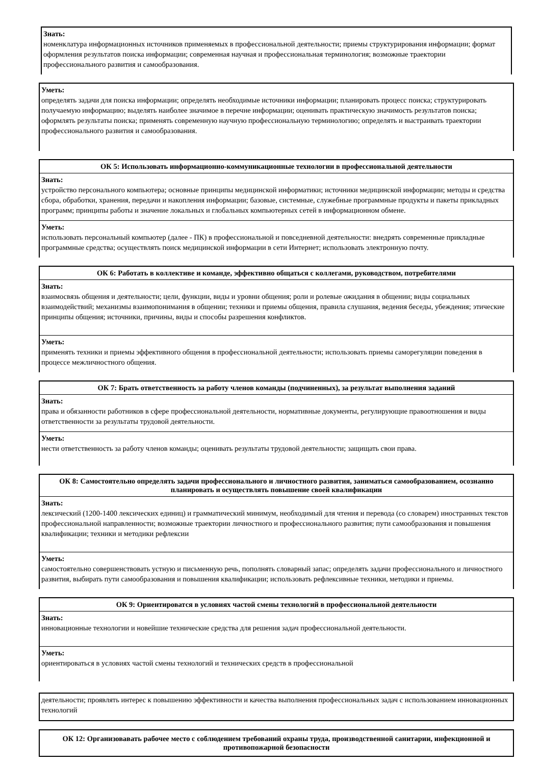Знать:
номенклатура информационных источников применяемых в профессиональной деятельности; приемы структурирования информации; формат оформления результатов поиска информации; современная научная и профессиональная терминология; возможные траектории профессионального развития и самообразования.
Уметь:
определять задачи для поиска информации; определять необходимые источники информации; планировать процесс поиска; структурировать получаемую информацию; выделять наиболее значимое в перечне информации; оценивать практическую значимость результатов поиска; оформлять результаты поиска; применять современную научную профессиональную терминологию; определять и выстраивать траектории профессионального развития и самообразования.
ОК 5: Использовать информационно-коммуникационные технологии в профессиональной деятельности
Знать:
устройство персонального компьютера; основные принципы медицинской информатики; источники медицинской информации; методы и средства сбора, обработки, хранения, передачи и накопления информации; базовые, системные, служебные программные продукты и пакеты прикладных программ; принципы работы и значение локальных и глобальных компьютерных сетей в информационном обмене.
Уметь:
использовать персональный компьютер (далее - ПК) в профессиональной и повседневной деятельности: внедрять современные прикладные программные средства; осуществлять поиск медицинской информации в сети Интернет; использовать электронную почту.
ОК 6: Работать в коллективе и команде, эффективно общаться с коллегами, руководством, потребителями
Знать:
взаимосвязь общения и деятельности; цели, функции, виды и уровни общения; роли и ролевые ожидания в общении; виды социальных взаимодействий; механизмы взаимопонимания в общении; техники и приемы общения, правила слушания, ведения беседы, убеждения; этические принципы общения; источники, причины, виды и способы разрешения конфликтов.
Уметь:
применять техники и приемы эффективного общения в профессиональной деятельности; использовать приемы саморегуляции поведения в процессе межличностного общения.
ОК 7: Брать ответственность за работу членов команды (подчиненных), за результат выполнения заданий
Знать:
права и обязанности работников в сфере профессиональной деятельности, нормативные документы, регулирующие правоотношения и виды ответственности за результаты трудовой деятельности.
Уметь:
нести ответственность за работу членов команды; оценивать результаты трудовой деятельности; защищать свои права.
ОК 8: Самостоятельно определять задачи профессионального и личностного развития, заниматься самообразованием, осознанно планировать и осуществлять повышение своей квалификации
Знать:
лексический (1200-1400 лексических единиц) и грамматический минимум, необходимый для чтения и перевода (со словарем) иностранных текстов профессиональной направленности; возможные траектории личностного и профессионального развития; пути самообразования и повышения квалификации; техники и методики рефлексии
Уметь:
самостоятельно совершенствовать устную и письменную речь, пополнять словарный запас; определять задачи профессионального и личностного развития, выбирать пути самообразования и повышения квалификации; использовать рефлексивные техники, методики и приемы.
ОК 9: Ориентироватся в условиях частой смены технологий в профессиональной деятельности
Знать:
инновационные технологии и новейшие технические средства для решения задач профессиональной деятельности.
Уметь:
ориентироваться в условиях частой смены технологий и технических средств в профессиональной
деятельности; проявлять интерес к повышению эффективности и качества выполнения профессиональных задач с использованием инновационных технологий
ОК 12: Организовавать рабочее место с соблюдением требований охраны труда, производственной санитарии, инфекционной и противопожарной безопасности